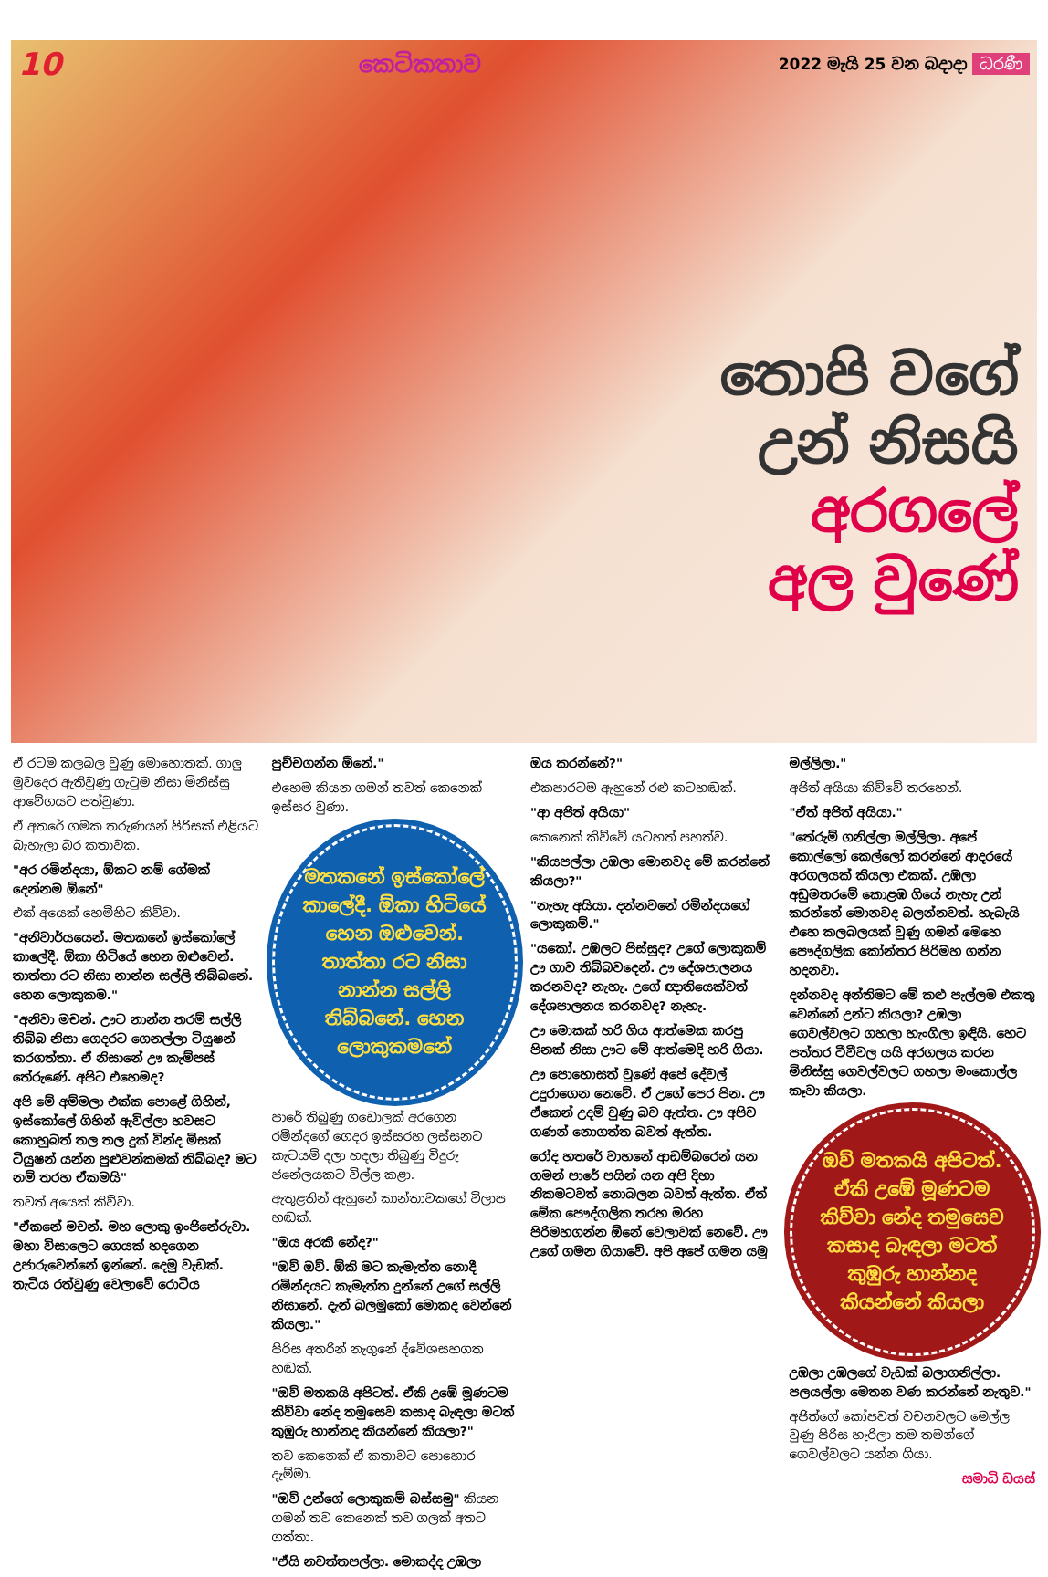10 කෙටිකතාව 2022 මැයි 25 වන බදාදා ධරණී
තොපි වගේ
උන් නිසයි
අරගලේ
අල වුණේ
ඒ රටම කලබල වුණු මොහොතක්. ගාලු මුවදෙර ඇතිවුණු ගැටුම නිසා මිනිස්සු ආවේගයට පත්වුණා.
ඒ අතරේ ගමක තරුණයන් පිරිසක් එළියට බැහැලා බර කතාවක.
"අර රමින්දයා, ඕකට නම් ගේමක් දෙන්නම ඕනේ"
එක් අයෙක් හෙමිහිට කිව්වා.
"අනිවාර්යයෙන්. මතකනේ ඉස්කෝලේ කාලේදී. ඕකා හිටියේ හෙන ඔළුවෙන්. තාත්තා රට නිසා නාන්න සල්ලි තිබ්බනේ. හෙන ලොකුකම."
"අනිවා මචන්. ඌට නාන්න තරම් සල්ලි තිබ්බ නිසා ගෙදරට ගෙනල්ලා ටියුෂන් කරගත්තා. ඒ නිසානේ ඌ කැම්පස් තේරුණේ. අපිට එහෙමද?
අපි මේ අම්මලා එක්ක පොළේ ගිහින්, ඉස්කෝලේ ගිහින් ඇවිල්ලා හවසට කොහුබත් තල තල දුක් වින්ද මිසක් ටියුෂන් යන්න පුළුවන්කමක් තිබ්බද? මට නම් තරහ ඒකමයි"
තවත් අයෙක් කිව්වා.
"ඒකනේ මචන්. මහ ලොකු ඉංජිනේරුවා. මහා විසාලෙට ගෙයක් හදගෙන උජාරුවෙන්නේ ඉන්නේ. දෙමු වැඩක්. තැටිය රත්වුණු වෙලාවේ රොටිය
පුච්චගන්න ඕනේ."
එහෙම කියන ගමන් තවත් කෙනෙක් ඉස්සර වුණා.
මතකනේ ඉස්කෝලේ කාලේදී. ඕකා හිටියේ හෙන ඔළුවෙන්. තාත්තා රට නිසා නාන්න සල්ලි තිබ්බනේ. හෙන ලොකුකමනේ
පාරේ තිබුණු ගඩොලක් අරගෙන රමින්දගේ ගෙදර ඉස්සරහ ලස්සනට කැටයම් දලා හදලා තිබුණු වීදුරු ජනේලයකට විල්ල කළා.
ඇතුළතින් ඇහුනේ කාන්තාවකගේ විලාප හඬක්.
"ඔය අරකි නේද?"
"ඔව් ඔව්. ඕකි මට කැමැත්ත නොදී රමින්දයට කැමැත්ත දුන්නේ උගේ සල්ලි නිසානේ. දැන් බලමුකෝ මොකද වෙන්නේ කියලා."
පිරිස අතරින් නැගුනේ ද්වේශසහගත හඬක්.
"ඔව් මතකයි අපිටත්. ඒකි උඹේ මූණටම කිව්වා නේද තමුසෙව කසාද බැඳලා මටත් කුඹුරු හාන්නද කියන්නේ කියලා?"
තව කෙනෙක් ඒ කතාවට පොහොර දැම්මා.
"ඔව් උන්ගේ ලොකුකම් බස්සමු" කියන ගමන් තව කෙනෙක් තව ගලක් අතට ගත්තා.
"ඒයි නවත්තපල්ලා. මොකද්ද උඹලා
ඔය කරන්නේ?"
එකපාරටම ඇහුනේ රළු කටහඬක්.
"ආ අජිත් අයියා"
කෙනෙක් කිව්වේ යටහත් පහත්ව.
"කියපල්ලා උඹලා මොනවද මේ කරන්නේ කියලා?"
"නැහැ අයියා. දන්නවනේ රමින්දයගේ ලොකුකම්."
"යකෝ. උඹලට පිස්සුද? උගේ ලොකුකම් ඌ ගාව තිබ්බවදෙන්. ඌ දේශපාලනය කරනවද? නැහැ. උගේ ඥාතියෙක්වත් දේශපාලනය කරනවද? නැහැ.
ඌ මොකක් හරි ගිය ආත්මෙක කරපු පිනක් නිසා ඌට මේ ආත්මෙදි හරි ගියා.
ඌ පොහොසත් වුණේ අපේ දේවල් උදුරාගෙන නෙවේ. ඒ උගේ පෙර පින. ඌ ඒකෙන් උදම් වුණු බව ඇත්ත. ඌ අපිව ගණන් නොගත්ත බවත් ඇත්ත.
රෝද හතරේ වාහනේ ආඩම්බරෙන් යන ගමන් පාරේ පයින් යන අපි දිහා නිකමටවත් නොබලන බවත් ඇත්ත. ඒත් මේක පෞද්ගලික තරහ මරහ පිරිමහගන්න ඕනේ වෙලාවක් නෙවේ. ඌ උගේ ගමන ගියාවේ. අපි අපේ ගමන යමු
මල්ලිලා."
අජිත් අයියා කිව්වේ තරහෙන්.
"ඒත් අජිත් අයියා."
"තේරුම් ගනිල්ලා මල්ලිලා. අපේ කොල්ලෝ කෙල්ලෝ කරන්නේ ආදරයේ අරගලයක් කියලා එකක්. උඹලා අඩුමතරමේ කොළඹ ගියේ නැහැ උන් කරන්නේ මොනවද බලන්නවත්. හැබැයි එහෙ කලබලයක් වුණු ගමන් මෙහෙ පෞද්ගලික කෝන්තර පිරිමහ ගන්න හදනවා.
දන්නවද අන්තිමට මේ කළු පැල්ලම එකතු වෙන්නේ උන්ට කියලා? උඹලා ගෙවල්වලට ගහලා හැංගිලා ඉඳියි. හෙට පත්තර ටීවීවල යයි අරගලය කරන මිනිස්සු ගෙවල්වලට ගහලා මංකොල්ල කෑවා කියලා.
ඔව් මතකයි අපිටත්. ඒකි උඹේ මූණටම කිව්වා නේද තමුසෙව කසාද බැඳලා මටත් කුඹුරු හාන්නද කියන්නේ කියලා
උඹලා උඹලගේ වැඩක් බලාගනිල්ලා. පලයල්ලා මෙතන වණ කරන්නේ නැතුව."
අජිත්ගේ කෝපවත් වචනවලට මෙල්ල වුණු පිරිස හැරිලා තම තමන්ගේ ගෙවල්වලට යන්න ගියා.
සමාධි ඩයස්